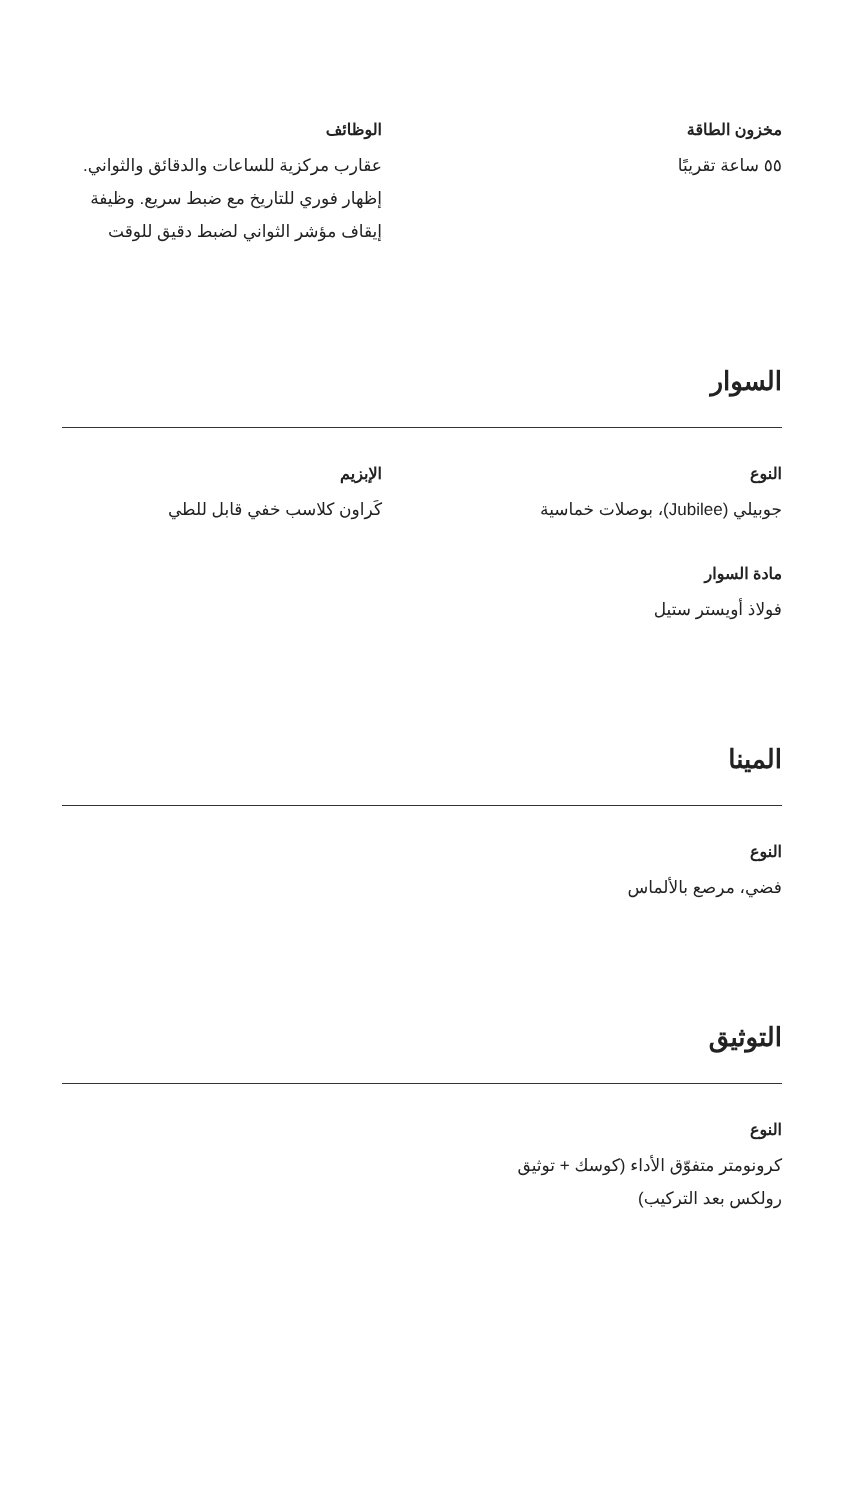مخزون الطاقة
٥٥ ساعة تقريبًا
الوظائف
عقارب مركزية للساعات والدقائق والثواني. إظهار فوري للتاريخ مع ضبط سريع. وظيفة إيقاف مؤشر الثواني لضبط دقيق للوقت
السوار
النوع
جوبيلي (Jubilee)، بوصلات خماسية
الإبزيم
كَراون كلاسب خفي قابل للطي
مادة السوار
فولاذ أويستر ستيل
المينا
النوع
فضي، مرصع بالألماس
التوثيق
النوع
كرونومتر متفوّق الأداء (كوسك + توثيق رولكس بعد التركيب)